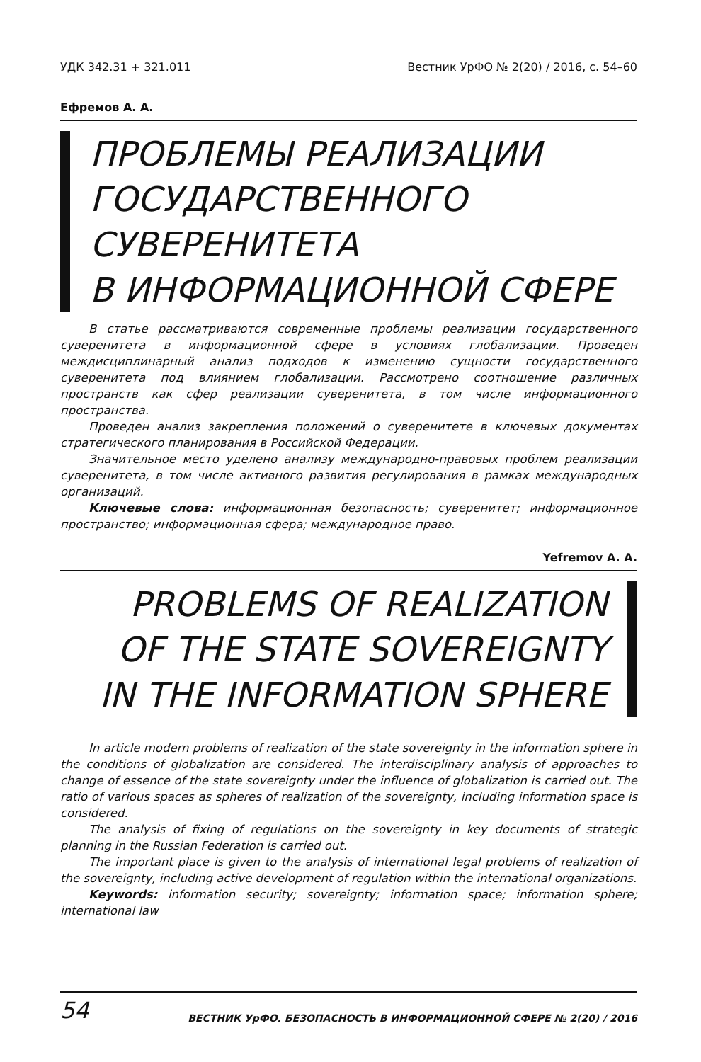УДК 342.31 + 321.011 Вестник УрФО № 2(20) / 2016, с. 54–60
Ефремов А. А.
ПРОБЛЕМЫ РЕАЛИЗАЦИИ
ГОСУДАРСТВЕННОГО
СУВЕРЕНИТЕТА
В ИНФОРМАЦИОННОЙ СФЕРЕ
В статье рассматриваются современные проблемы реализации государственного суверенитета в информационной сфере в условиях глобализации. Проведен междисциплинарный анализ подходов к изменению сущности государственного суверенитета под влиянием глобализации. Рассмотрено соотношение различных пространств как сфер реализации суверенитета, в том числе информационного пространства.
Проведен анализ закрепления положений о суверенитете в ключевых документах стратегического планирования в Российской Федерации.
Значительное место уделено анализу международно-правовых проблем реализации суверенитета, в том числе активного развития регулирования в рамках международных организаций.
Ключевые слова: информационная безопасность; суверенитет; информационное пространство; информационная сфера; международное право.
Yefremov A. A.
PROBLEMS OF REALIZATION
OF THE STATE SOVEREIGNTY
IN THE INFORMATION SPHERE
In article modern problems of realization of the state sovereignty in the information sphere in the conditions of globalization are considered. The interdisciplinary analysis of approaches to change of essence of the state sovereignty under the influence of globalization is carried out. The ratio of various spaces as spheres of realization of the sovereignty, including information space is considered.
The analysis of fixing of regulations on the sovereignty in key documents of strategic planning in the Russian Federation is carried out.
The important place is given to the analysis of international legal problems of realization of the sovereignty, including active development of regulation within the international organizations.
Keywords: information security; sovereignty; information space; information sphere; international law
54 ВЕСТНИК УрФО. БЕЗОПАСНОСТЬ В ИНФОРМАЦИОННОЙ СФЕРЕ № 2(20) / 2016